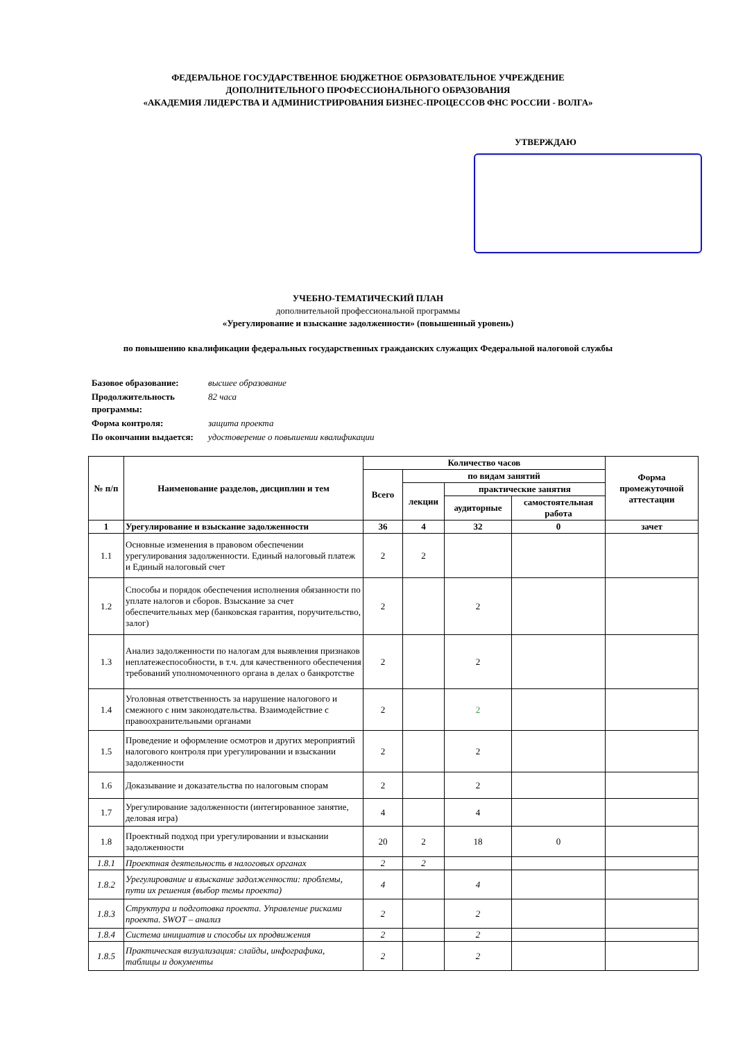ФЕДЕРАЛЬНОЕ ГОСУДАРСТВЕННОЕ БЮДЖЕТНОЕ ОБРАЗОВАТЕЛЬНОЕ УЧРЕЖДЕНИЕ
ДОПОЛНИТЕЛЬНОГО ПРОФЕССИОНАЛЬНОГО ОБРАЗОВАНИЯ
«АКАДЕМИЯ ЛИДЕРСТВА И АДМИНИСТРИРОВАНИЯ БИЗНЕС-ПРОЦЕССОВ ФНС РОССИИ - ВОЛГА»
УТВЕРЖДАЮ
УЧЕБНО-ТЕМАТИЧЕСКИЙ ПЛАН
дополнительной профессиональной программы
«Урегулирование и взыскание задолженности» (повышенный уровень)
по повышению квалификации федеральных государственных гражданских служащих Федеральной налоговой службы
| Базовое образование: | высшее образование |
| Продолжительность программы: | 82 часа |
| Форма контроля: | защита проекта |
| По окончании выдается: | удостоверение о повышении квалификации |
| № п/п | Наименование разделов, дисциплин и тем | Количество часов | | | | Форма промежуточной аттестации |
| --- | --- | --- | --- | --- | --- | --- |
| | | Всего | по видам занятий | | | |
| | | | лекции | практические занятия | | |
| | | | | аудиторные | самостоятельная работа | |
| 1 | Урегулирование и взыскание задолженности | 36 | 4 | 32 | 0 | зачет |
| 1.1 | Основные изменения в правовом обеспечении урегулирования задолженности. Единый налоговый платеж и Единый налоговый счет | 2 | 2 | | | |
| 1.2 | Способы и порядок обеспечения исполнения обязанности по уплате налогов и сборов. Взыскание за счет обеспечительных мер (банковская гарантия, поручительство, залог) | 2 | | 2 | | |
| 1.3 | Анализ задолженности по налогам для выявления признаков неплатежеспособности, в т.ч. для качественного обеспечения требований уполномоченного органа в делах о банкротстве | 2 | | 2 | | |
| 1.4 | Уголовная ответственность за нарушение налогового и смежного с ним законодательства. Взаимодействие с правоохранительными органами | 2 | | 2 | | |
| 1.5 | Проведение и оформление осмотров и других мероприятий налогового контроля при урегулировании и взыскании задолженности | 2 | | 2 | | |
| 1.6 | Доказывание и доказательства по налоговым спорам | 2 | | 2 | | |
| 1.7 | Урегулирование задолженности (интегированное занятие, деловая игра) | 4 | | 4 | | |
| 1.8 | Проектный подход при урегулировании и взыскании задолженности | 20 | 2 | 18 | 0 | |
| 1.8.1 | Проектная деятельность в налоговых органах | 2 | 2 | | | |
| 1.8.2 | Урегулирование и взыскание задолженности: проблемы, пути их решения (выбор темы проекта) | 4 | | 4 | | |
| 1.8.3 | Структура и подготовка проекта. Управление рисками проекта. SWOT – анализ | 2 | | 2 | | |
| 1.8.4 | Система инициатив и способы их продвижения | 2 | | 2 | | |
| 1.8.5 | Практическая визуализация: слайды, инфографика, таблицы и документы | 2 | | 2 | | |